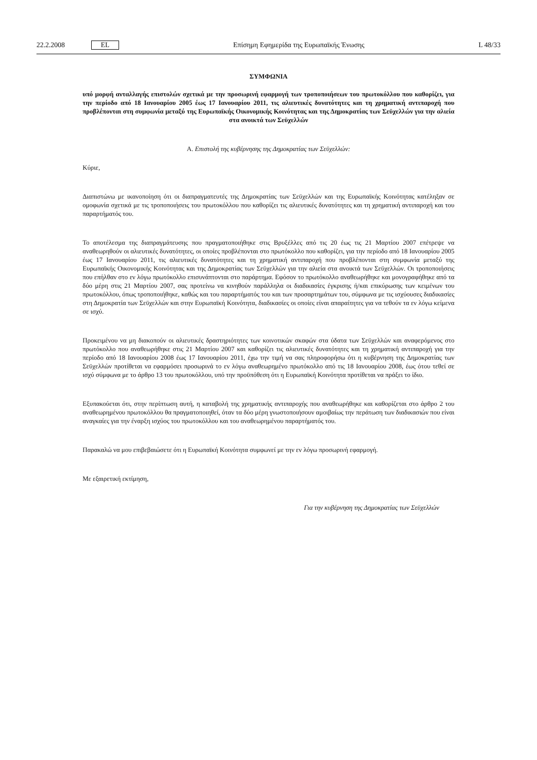22.2.2008 EL Επίσημη Εφημερίδα της Ευρωπαϊκής Ένωσης L 48/33
ΣΥΜΦΩΝΙΑ
υπό μορφή ανταλλαγής επιστολών σχετικά με την προσωρινή εφαρμογή των τροποποιήσεων του πρωτοκόλλου που καθορίζει, για την περίοδο από 18 Ιανουαρίου 2005 έως 17 Ιανουαρίου 2011, τις αλιευτικές δυνατότητες και τη χρηματική αντιπαροχή που προβλέπονται στη συμφωνία μεταξύ της Ευρωπαϊκής Οικονομικής Κοινότητας και της Δημοκρατίας των Σεϋχελλών για την αλιεία στα ανοικτά των Σεϋχελλών
A. Επιστολή της κυβέρνησης της Δημοκρατίας των Σεϋχελλών:
Κύριε,
Διαπιστώνω με ικανοποίηση ότι οι διαπραγματευτές της Δημοκρατίας των Σεϋχελλών και της Ευρωπαϊκής Κοινότητας κατέληξαν σε ομοφωνία σχετικά με τις τροποποιήσεις του πρωτοκόλλου που καθορίζει τις αλιευτικές δυνατότητες και τη χρηματική αντιπαροχή και του παραρτήματός του.
Το αποτέλεσμα της διαπραγμάτευσης που πραγματοποιήθηκε στις Βρυξέλλες από τις 20 έως τις 21 Μαρτίου 2007 επέτρεψε να αναθεωρηθούν οι αλιευτικές δυνατότητες, οι οποίες προβλέπονται στο πρωτόκολλο που καθορίζει, για την περίοδο από 18 Ιανουαρίου 2005 έως 17 Ιανουαρίου 2011, τις αλιευτικές δυνατότητες και τη χρηματική αντιπαροχή που προβλέπονται στη συμφωνία μεταξύ της Ευρωπαϊκής Οικονομικής Κοινότητας και της Δημοκρατίας των Σεϋχελλών για την αλιεία στα ανοικτά των Σεϋχελλών. Οι τροποποιήσεις που επήλθαν στο εν λόγω πρωτόκολλο επισυνάπτονται στο παράρτημα. Εφόσον το πρωτόκολλο αναθεωρήθηκε και μονογραφήθηκε από τα δύο μέρη στις 21 Μαρτίου 2007, σας προτείνω να κινηθούν παράλληλα οι διαδικασίες έγκρισης ή/και επικύρωσης των κειμένων του πρωτοκόλλου, όπως τροποποιήθηκε, καθώς και του παραρτήματός του και των προσαρτημάτων του, σύμφωνα με τις ισχύουσες διαδικασίες στη Δημοκρατία των Σεϋχελλών και στην Ευρωπαϊκή Κοινότητα, διαδικασίες οι οποίες είναι απαραίτητες για να τεθούν τα εν λόγω κείμενα σε ισχύ.
Προκειμένου να μη διακοπούν οι αλιευτικές δραστηριότητες των κοινοτικών σκαφών στα ύδατα των Σεϋχελλών και αναφερόμενος στο πρωτόκολλο που αναθεωρήθηκε στις 21 Μαρτίου 2007 και καθορίζει τις αλιευτικές δυνατότητες και τη χρηματική αντιπαροχή για την περίοδο από 18 Ιανουαρίου 2008 έως 17 Ιανουαρίου 2011, έχω την τιμή να σας πληροφορήσω ότι η κυβέρνηση της Δημοκρατίας των Σεϋχελλών προτίθεται να εφαρμόσει προσωρινά το εν λόγω αναθεωρημένο πρωτόκολλο από τις 18 Ιανουαρίου 2008, έως ότου τεθεί σε ισχύ σύμφωνα με το άρθρο 13 του πρωτοκόλλου, υπό την προϋπόθεση ότι η Ευρωπαϊκή Κοινότητα προτίθεται να πράξει το ίδιο.
Εξυπακούεται ότι, στην περίπτωση αυτή, η καταβολή της χρηματικής αντιπαροχής που αναθεωρήθηκε και καθορίζεται στο άρθρο 2 του αναθεωρημένου πρωτοκόλλου θα πραγματοποιηθεί, όταν τα δύο μέρη γνωστοποιήσουν αμοιβαίως την περάτωση των διαδικασιών που είναι αναγκαίες για την έναρξη ισχύος του πρωτοκόλλου και του αναθεωρημένου παραρτήματός του.
Παρακαλώ να μου επιβεβαιώσετε ότι η Ευρωπαϊκή Κοινότητα συμφωνεί με την εν λόγω προσωρινή εφαρμογή.
Με εξαιρετική εκτίμηση,
Για την κυβέρνηση της Δημοκρατίας των Σεϋχελλών